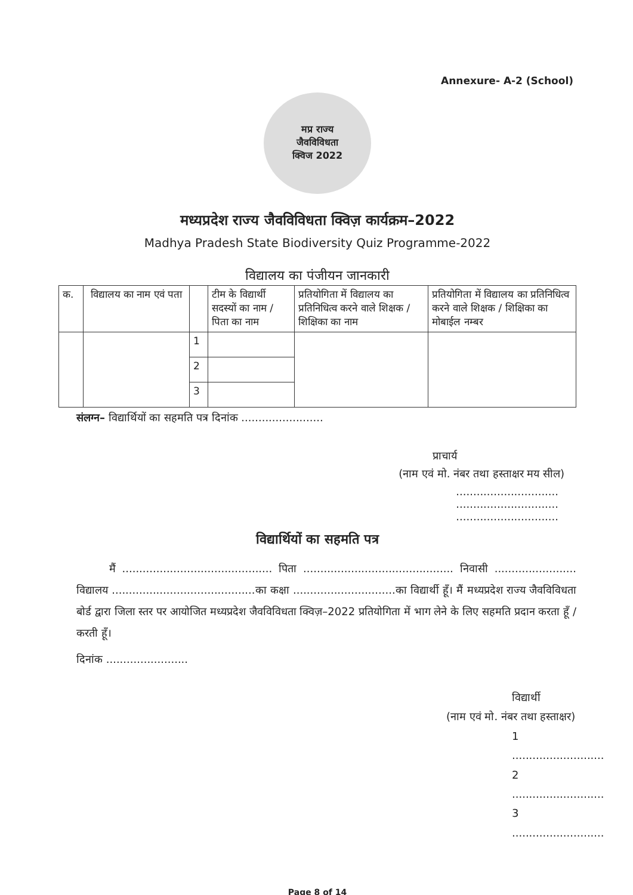Annexure- A-2 (School)
मप्र राज्य
जैवविविधता
क्विज 2022
मध्यप्रदेश राज्य जैवविविधता क्विज़ कार्यक्रम–2022
Madhya Pradesh State Biodiversity Quiz Programme-2022
विद्यालय का पंजीयन जानकारी
| क. | विद्यालय का नाम एवं पता | | टीम के विद्यार्थी सदस्यों का नाम / पिता का नाम | प्रतियोगिता में विद्यालय का प्रतिनिधित्व करने वाले शिक्षक / शिक्षिका का नाम | प्रतियोगिता में विद्यालय का प्रतिनिधित्व करने वाले शिक्षक / शिक्षिका का मोबाईल नम्बर |
| --- | --- | --- | --- | --- | --- |
| | | 1 | | | |
| | | 2 | | | |
| | | 3 | | | |
संलग्न– विद्यार्थियों का सहमति पत्र दिनांक ........................
प्राचार्य
(नाम एवं मो. नंबर तथा हस्ताक्षर मय सील)
..............................
..............................
..............................
विद्यार्थियों का सहमति पत्र
मैं ............................................ पिता ............................................ निवासी ........................ विद्यालय ..........................................का कक्षा ..............................का विद्यार्थी हूँ। मैं मध्यप्रदेश राज्य जैवविविधता बोर्ड द्वारा जिला स्तर पर आयोजित मध्यप्रदेश जैवविविधता क्विज़–2022 प्रतियोगिता में भाग लेने के लिए सहमति प्रदान करता हूँ / करती हूँ।
दिनांक ........................
विद्यार्थी
(नाम एवं मो. नंबर तथा हस्ताक्षर)
1 ...........................
2 ...........................
3 ...........................
Page 8 of 14